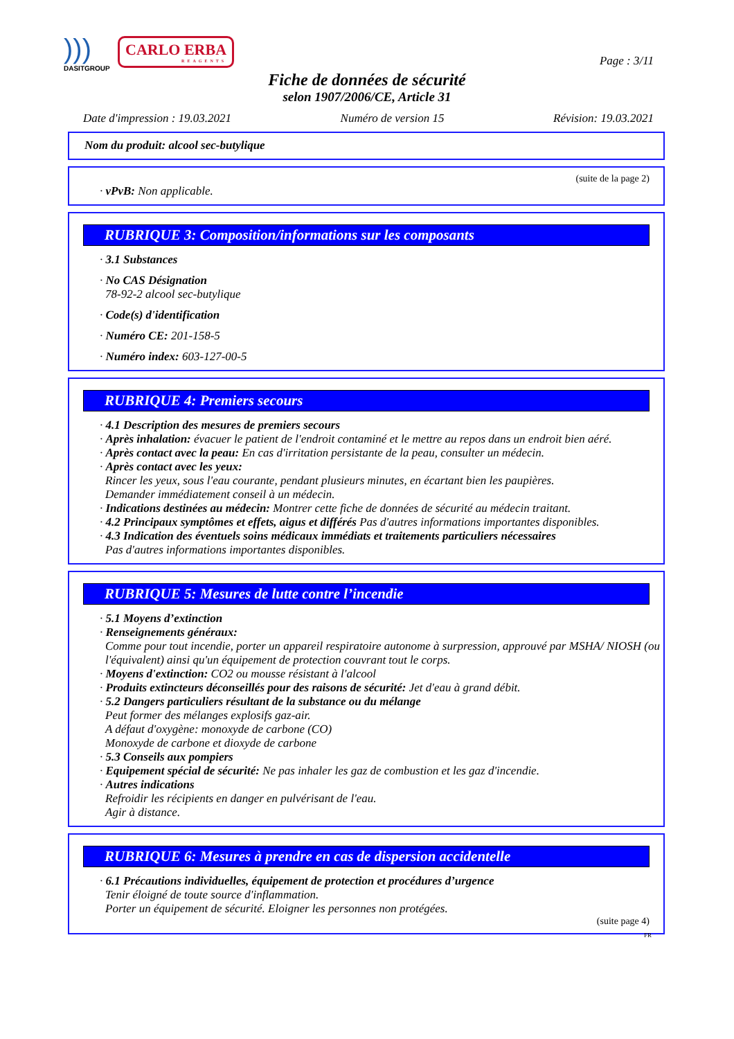)))
DASITGROUP
CARLO ERBA
REAGENTS
Page : 3/11
Fiche de données de sécurité
selon 1907/2006/CE, Article 31
Date d'impression : 19.03.2021 Numéro de version 15 Révision: 19.03.2021
Nom du produit: alcool sec-butylique
(suite de la page 2)
· vPvB: Non applicable.
RUBRIQUE 3: Composition/informations sur les composants
· 3.1 Substances
· No CAS Désignation
78-92-2 alcool sec-butylique
· Code(s) d'identification
· Numéro CE: 201-158-5
· Numéro index: 603-127-00-5
RUBRIQUE 4: Premiers secours
· 4.1 Description des mesures de premiers secours
· Après inhalation: évacuer le patient de l'endroit contaminé et le mettre au repos dans un endroit bien aéré.
· Après contact avec la peau: En cas d'irritation persistante de la peau, consulter un médecin.
· Après contact avec les yeux:
Rincer les yeux, sous l'eau courante, pendant plusieurs minutes, en écartant bien les paupières.
Demander immédiatement conseil à un médecin.
· Indications destinées au médecin: Montrer cette fiche de données de sécurité au médecin traitant.
· 4.2 Principaux symptômes et effets, aigus et différés Pas d'autres informations importantes disponibles.
· 4.3 Indication des éventuels soins médicaux immédiats et traitements particuliers nécessaires
Pas d'autres informations importantes disponibles.
RUBRIQUE 5: Mesures de lutte contre l’incendie
· 5.1 Moyens d’extinction
· Renseignements généraux:
Comme pour tout incendie, porter un appareil respiratoire autonome à surpression, approuvé par MSHA/ NIOSH (ou l'équivalent) ainsi qu'un équipement de protection couvrant tout le corps.
· Moyens d'extinction: CO2 ou mousse résistant à l'alcool
· Produits extincteurs déconseillés pour des raisons de sécurité: Jet d'eau à grand débit.
· 5.2 Dangers particuliers résultant de la substance ou du mélange
Peut former des mélanges explosifs gaz-air.
A défaut d'oxygène: monoxyde de carbone (CO)
Monoxyde de carbone et dioxyde de carbone
· 5.3 Conseils aux pompiers
· Equipement spécial de sécurité: Ne pas inhaler les gaz de combustion et les gaz d'incendie.
· Autres indications
Refroidir les récipients en danger en pulvérisant de l'eau.
Agir à distance.
RUBRIQUE 6: Mesures à prendre en cas de dispersion accidentelle
· 6.1 Précautions individuelles, équipement de protection et procédures d’urgence
Tenir éloigné de toute source d'inflammation.
Porter un équipement de sécurité. Eloigner les personnes non protégées.
(suite page 4)
FR